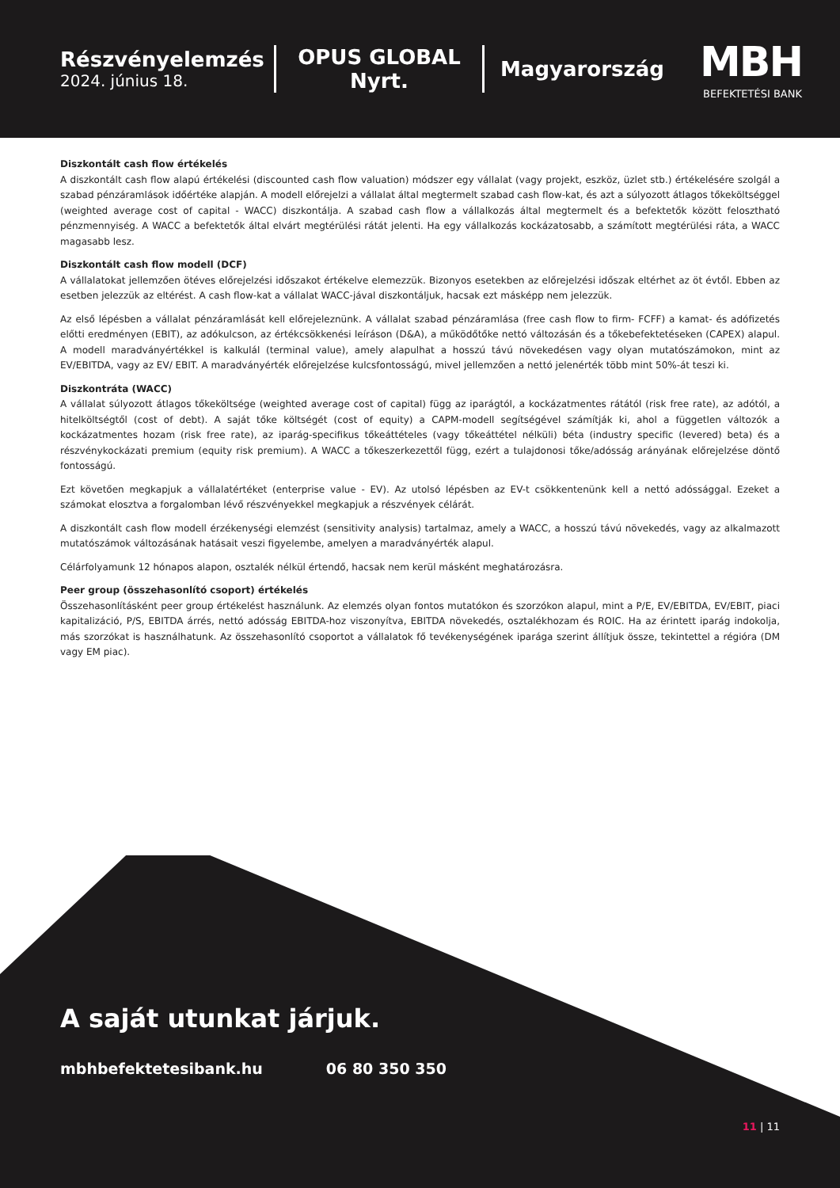Részvényelemzés
2024. június 18.
OPUS GLOBAL Nyrt.
Magyarország
MBH
BEFEKTETÉSI BANK
Diszkontált cash flow értékelés
A diszkontált cash flow alapú értékelési (discounted cash flow valuation) módszer egy vállalat (vagy projekt, eszköz, üzlet stb.) értékelésére szolgál a szabad pénzáramlások időértéke alapján. A modell előrejelzi a vállalat által megtermelt szabad cash flow-kat, és azt a súlyozott átlagos tőkeköltséggel (weighted average cost of capital - WACC) diszkontálja. A szabad cash flow a vállalkozás által megtermelt és a befektetők között felosztható pénzmennyiség. A WACC a befektetők által elvárt megtérülési rátát jelenti. Ha egy vállalkozás kockázatosabb, a számított megtérülési ráta, a WACC magasabb lesz.
Diszkontált cash flow modell (DCF)
A vállalatokat jellemzően ötéves előrejelzési időszakot értékelve elemezzük. Bizonyos esetekben az előrejelzési időszak eltérhet az öt évtől. Ebben az esetben jelezzük az eltérést. A cash flow-kat a vállalat WACC-jával diszkontáljuk, hacsak ezt másképp nem jelezzük.
Az első lépésben a vállalat pénzáramlását kell előrejeleznünk. A vállalat szabad pénzáramlása (free cash flow to firm- FCFF) a kamat- és adófizetés előtti eredményen (EBIT), az adókulcson, az értékcsökkenési leíráson (D&A), a működőtőke nettó változásán és a tőkebefektetéseken (CAPEX) alapul. A modell maradványértékkel is kalkulál (terminal value), amely alapulhat a hosszú távú növekedésen vagy olyan mutatószámokon, mint az EV/EBITDA, vagy az EV/ EBIT. A maradványérték előrejelzése kulcsfontosságú, mivel jellemzően a nettó jelenérték több mint 50%-át teszi ki.
Diszkontráta (WACC)
A vállalat súlyozott átlagos tőkeköltsége (weighted average cost of capital) függ az iparágtól, a kockázatmentes rátától (risk free rate), az adótól, a hitelköltségtől (cost of debt). A saját tőke költségét (cost of equity) a CAPM-modell segítségével számítják ki, ahol a független változók a kockázatmentes hozam (risk free rate), az iparág-specifikus tőkeáttételes (vagy tőkeáttétel nélküli) béta (industry specific (levered) beta) és a részvénykockázati premium (equity risk premium). A WACC a tőkeszerkezettől függ, ezért a tulajdonosi tőke/adósság arányának előrejelzése döntő fontosságú.
Ezt követően megkapjuk a vállalatértéket (enterprise value - EV). Az utolsó lépésben az EV-t csökkentenünk kell a nettó adóssággal. Ezeket a számokat elosztva a forgalomban lévő részvényekkel megkapjuk a részvények célárát.
A diszkontált cash flow modell érzékenységi elemzést (sensitivity analysis) tartalmaz, amely a WACC, a hosszú távú növekedés, vagy az alkalmazott mutatószámok változásának hatásait veszi figyelembe, amelyen a maradványérték alapul.
Célárfolyamunk 12 hónapos alapon, osztalék nélkül értendő, hacsak nem kerül másként meghatározásra.
Peer group (összehasonlító csoport) értékelés
Összehasonlításként peer group értékelést használunk. Az elemzés olyan fontos mutatókon és szorzókon alapul, mint a P/E, EV/EBITDA, EV/EBIT, piaci kapitalizáció, P/S, EBITDA árrés, nettó adósság EBITDA-hoz viszonyítva, EBITDA növekedés, osztalékhozam és ROIC. Ha az érintett iparág indokolja, más szorzókat is használhatunk. Az összehasonlító csoportot a vállalatok fő tevékenységének iparága szerint állítjuk össze, tekintettel a régióra (DM vagy EM piac).
A saját utunkat járjuk.
mbhbefektetesibank.hu 06 80 350 350
11 | 11